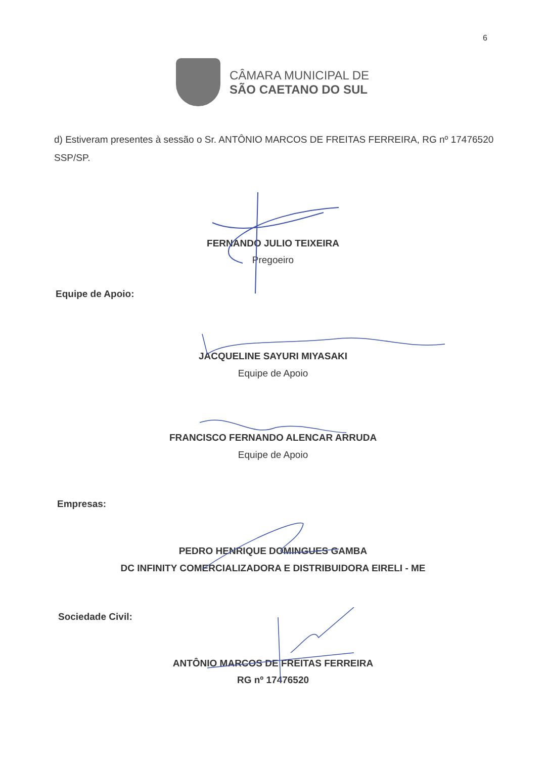6
CÂMARA MUNICIPAL DE
SÃO CAETANO DO SUL
d) Estiveram presentes à sessão o Sr. ANTÔNIO MARCOS DE FREITAS FERREIRA, RG nº 17476520 SSP/SP.
FERNANDO JULIO TEIXEIRA
Pregoeiro
Equipe de Apoio:
JACQUELINE SAYURI MIYASAKI
Equipe de Apoio
FRANCISCO FERNANDO ALENCAR ARRUDA
Equipe de Apoio
Empresas:
PEDRO HENRIQUE DOMINGUES GAMBA
DC INFINITY COMERCIALIZADORA E DISTRIBUIDORA EIRELI - ME
Sociedade Civil:
ANTÔNIO MARCOS DE FREITAS FERREIRA
RG nº 17476520